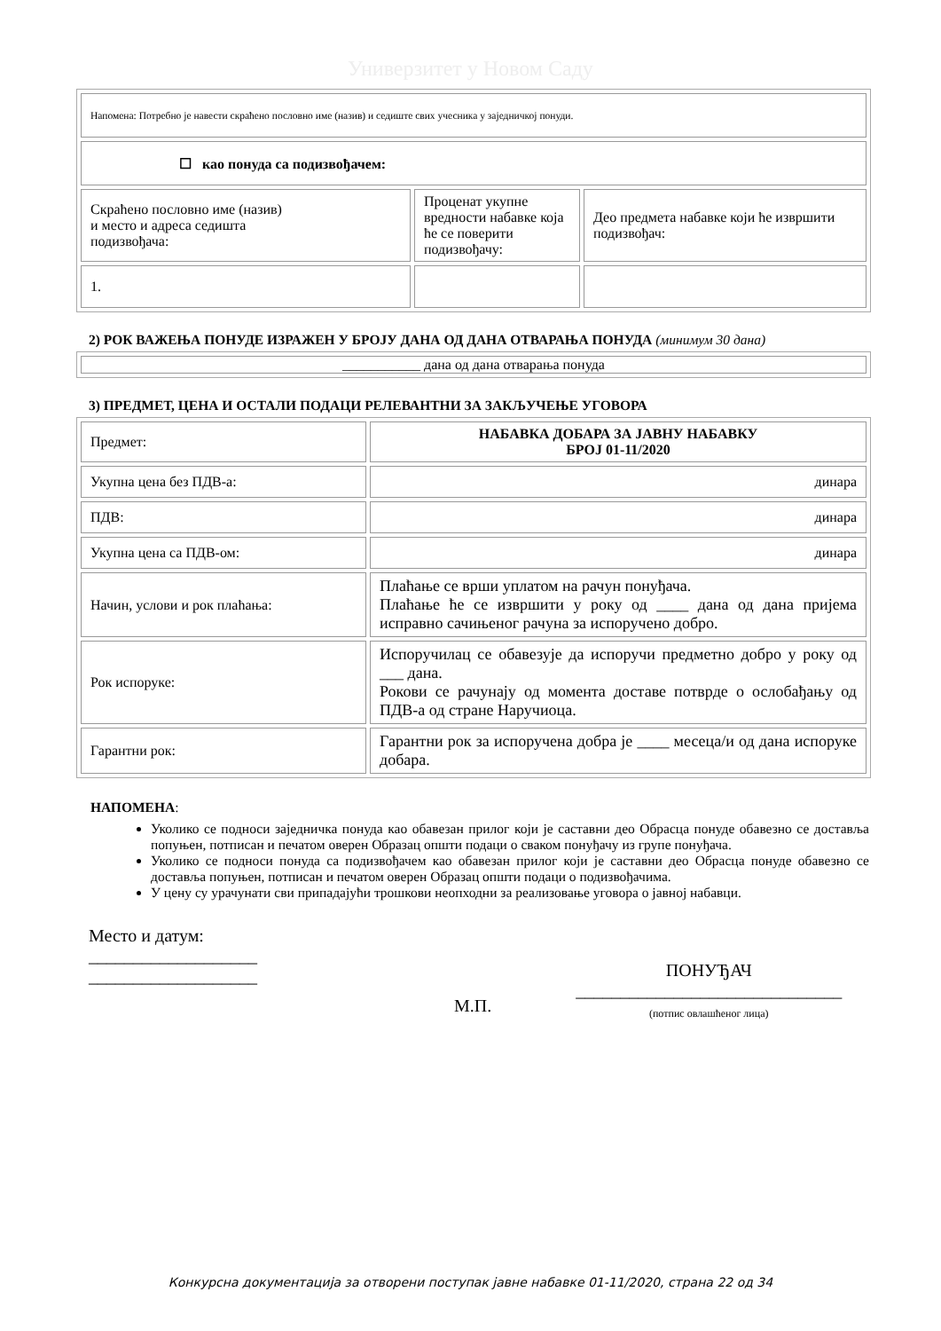Универзитет у Новом Саду
| Напомена: Потребно је навести скраћено пословно име (назив) и седиште свих учесника у заједничкој понуди. | | |
| ☐ као понуда са подизвођачем: | | |
| Скраћено пословно име (назив) и место и адреса седишта подизвођача: | Проценат укупне вредности набавке која ће се поверити подизвођачу: | Део предмета набавке који ће извршити подизвођач: |
| 1. | | |
2) РОК ВАЖЕЊА ПОНУДЕ ИЗРАЖЕН У БРОЈУ ДАНА ОД ДАНА ОТВАРАЊА ПОНУДА (минимум 30 дана)
| ___________ дана од дана отварања понуда |
3) ПРЕДМЕТ, ЦЕНА И ОСТАЛИ ПОДАЦИ РЕЛЕВАНТНИ ЗА ЗАКЉУЧЕЊЕ УГОВОРА
| Предмет: | НАБАВКА ДОБАРА ЗА ЈАВНУ НАБАВКУ БРОЈ 01-11/2020 |
| Укупна цена без ПДВ-а: | динара |
| ПДВ: | динара |
| Укупна цена са ПДВ-ом: | динара |
| Начин, услови и рок плаћања: | Плаћање се врши уплатом на рачун понуђача. Плаћање ће се извршити у року од ____ дана од дана пријема исправно сачињеног рачуна за испоручено добро. |
| Рок испоруке: | Испоручилац се обавезује да испоручи предметно добро у року од ___ дана. Рокови се рачунају од момента доставе потврде о ослобађању од ПДВ-а од стране Наручиоца. |
| Гарантни рок: | Гарантни рок за испоручена добра је ____ месеца/и од дана испоруке добара. |
НАПОМЕНА:
Уколико се подноси заједничка понуда као обавезан прилог који је саставни део Обрасца понуде обавезно се доставља попуњен, потписан и печатом оверен Образац општи подаци о сваком понуђачу из групе понуђача.
Уколико се подноси понуда са подизвођачем као обавезан прилог који је саставни део Обрасца понуде обавезно се доставља попуњен, потписан и печатом оверен Образац општи подаци о подизвођачима.
У цену су урачунати сви припадајући трошкови неопходни за реализовање уговора о јавној набавци.
Место и датум:
___________________
___________________
М.П.
ПОНУЂАЧ
______________________________
(потпис овлашћеног лица)
Конкурсна документација за отворени поступак јавне набавке 01-11/2020, страна 22 од 34